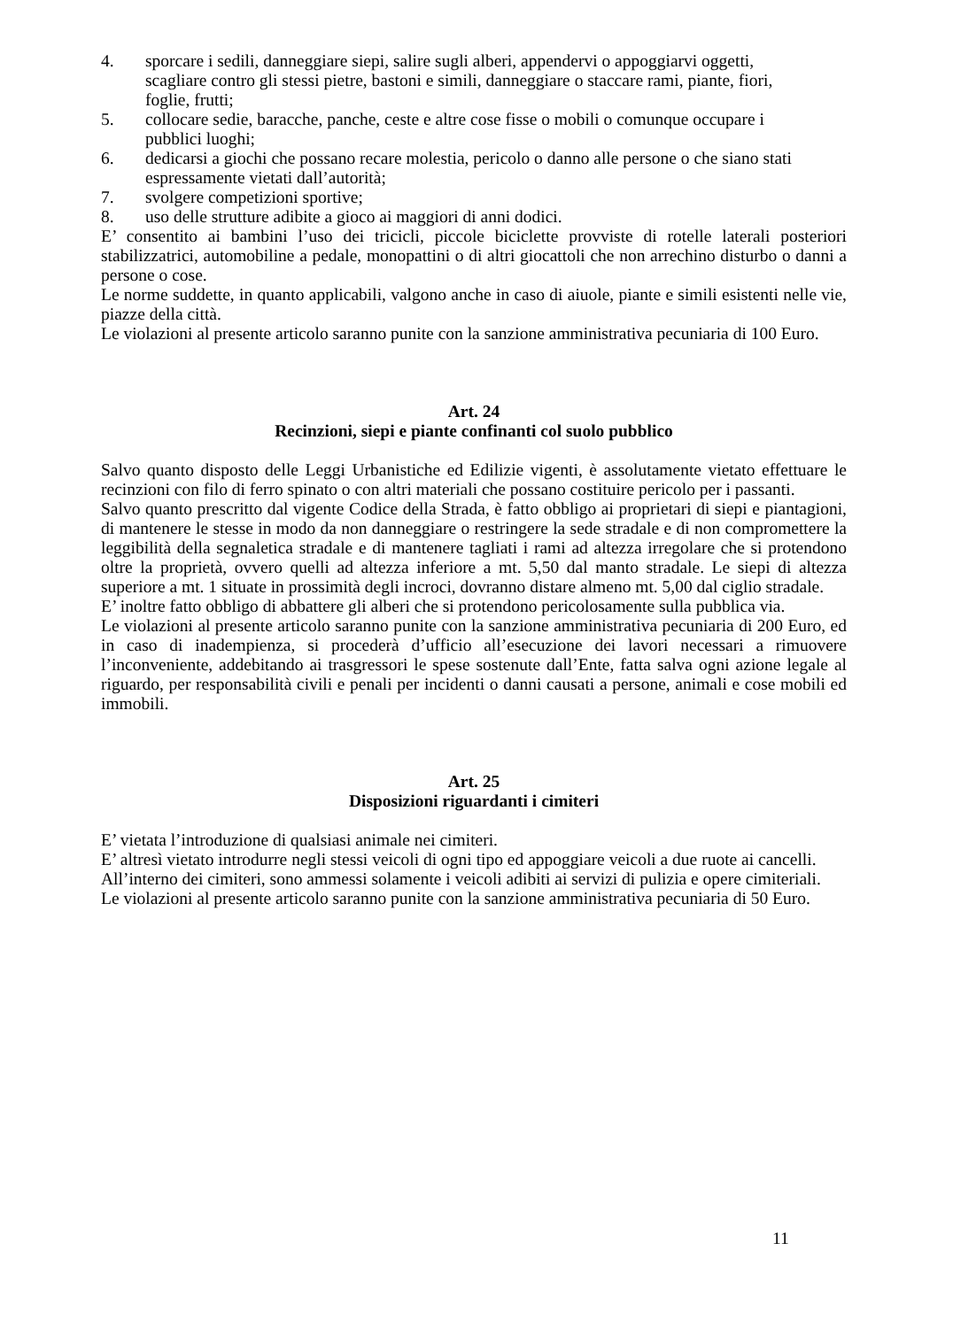4. sporcare i sedili, danneggiare siepi, salire sugli alberi, appendervi o appoggiarvi oggetti,
scagliare contro gli stessi pietre, bastoni e simili, danneggiare o staccare rami, piante, fiori,
foglie, frutti;
5. collocare sedie, baracche, panche, ceste e altre cose fisse o mobili o comunque occupare i
pubblici luoghi;
6. dedicarsi a giochi che possano recare molestia, pericolo o danno alle persone o che siano stati
espressamente vietati dall’autorità;
7. svolgere competizioni sportive;
8. uso delle strutture adibite a gioco ai maggiori di anni dodici.
E’ consentito ai bambini l’uso dei tricicli, piccole biciclette provviste di rotelle laterali posteriori stabilizzatrici, automobiline a pedale, monopattini o di altri giocattoli che non arrechino disturbo o danni a persone o cose.
Le norme suddette, in quanto applicabili, valgono anche in caso di aiuole, piante e simili esistenti nelle vie, piazze della città.
Le violazioni al presente articolo saranno punite con la sanzione amministrativa pecuniaria di 100 Euro.
Art. 24
Recinzioni, siepi e piante confinanti col suolo pubblico
Salvo quanto disposto delle Leggi Urbanistiche ed Edilizie vigenti, è assolutamente vietato effettuare le recinzioni con filo di ferro spinato o con altri materiali che possano costituire pericolo per i passanti.
Salvo quanto prescritto dal vigente Codice della Strada, è fatto obbligo ai proprietari di siepi e piantagioni, di mantenere le stesse in modo da non danneggiare o restringere la sede stradale e di non compromettere la leggibilità della segnaletica stradale e di mantenere tagliati i rami ad altezza irregolare che si protendono oltre la proprietà, ovvero quelli ad altezza inferiore a mt. 5,50 dal manto stradale. Le siepi di altezza superiore a mt. 1 situate in prossimità degli incroci, dovranno distare almeno mt. 5,00 dal ciglio stradale.
E’ inoltre fatto obbligo di abbattere gli alberi che si protendono pericolosamente sulla pubblica via.
Le violazioni al presente articolo saranno punite con la sanzione amministrativa pecuniaria di 200 Euro, ed in caso di inadempienza, si procederà d’ufficio all’esecuzione dei lavori necessari a rimuovere l’inconveniente, addebitando ai trasgressori le spese sostenute dall’Ente, fatta salva ogni azione legale al riguardo, per responsabilità civili e penali per incidenti o danni causati a persone, animali e cose mobili ed immobili.
Art. 25
Disposizioni riguardanti i cimiteri
E’ vietata l’introduzione di qualsiasi animale nei cimiteri.
E’ altresì vietato introdurre negli stessi veicoli di ogni tipo ed appoggiare veicoli a due ruote ai cancelli.
All’interno dei cimiteri, sono ammessi solamente i veicoli adibiti ai servizi di pulizia e opere cimiteriali.
Le violazioni al presente articolo saranno punite con la sanzione amministrativa pecuniaria di 50 Euro.
11